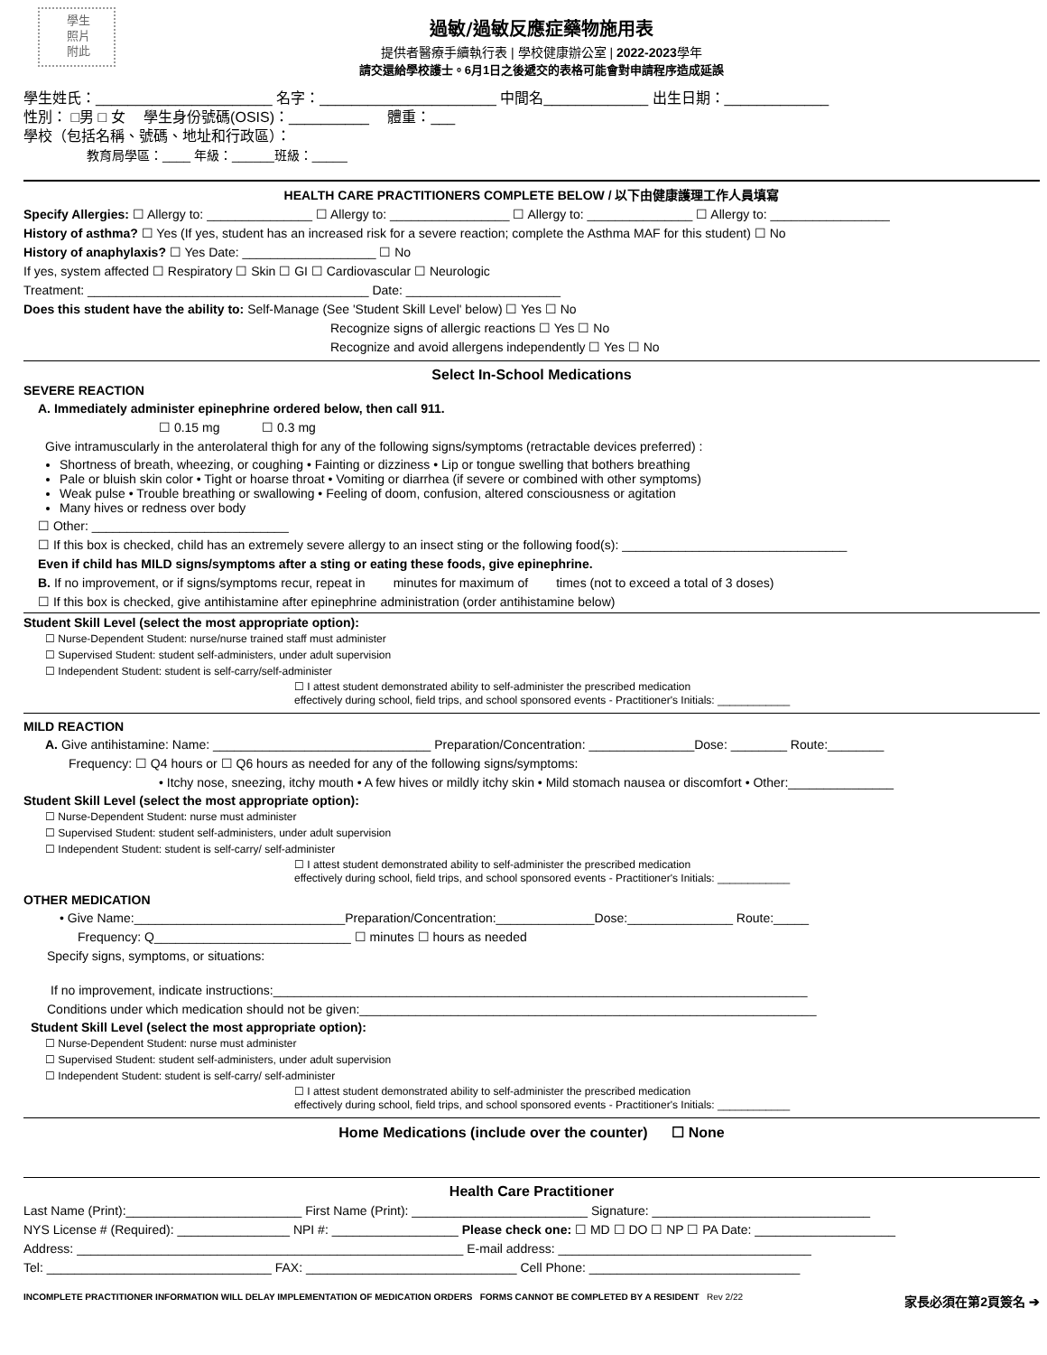學生
照片
附此
過敏/過敏反應症藥物施用表
提供者醫療手續執行表 | 學校健康辦公室 | 2022-2023學年
請交還給學校護士。6月1日之後遞交的表格可能會對申請程序造成延誤
學生姓氏：______________________ 名字：______________________ 中間名_____________ 出生日期：_____________
性別： □男 □ 女 　學生身份號碼(OSIS)：__________ 　體重：___
學校（包括名稱、號碼、地址和行政區）：
教育局學區：____ 年級：______班級：_____
HEALTH CARE PRACTITIONERS COMPLETE BELOW / 以下由健康護理工作人員填寫
Specify Allergies: ☐ Allergy to: _______________ ☐ Allergy to: _________________ ☐ Allergy to: _______________ ☐ Allergy to: _________________
History of asthma? ☐ Yes (If yes, student has an increased risk for a severe reaction; complete the Asthma MAF for this student) ☐ No
History of anaphylaxis? ☐ Yes Date: ___________________ ☐ No
If yes, system affected ☐ Respiratory ☐ Skin ☐ GI ☐ Cardiovascular ☐ Neurologic
Treatment: ________________________________________ Date: ______________________
Does this student have the ability to: Self-Manage (See 'Student Skill Level' below) ☐ Yes ☐ No
Recognize signs of allergic reactions ☐ Yes ☐ No
Recognize and avoid allergens independently ☐ Yes ☐ No
Select In-School Medications
SEVERE REACTION
A. Immediately administer epinephrine ordered below, then call 911.
☐ 0.15 mg ☐ 0.3 mg
Give intramuscularly in the anterolateral thigh for any of the following signs/symptoms (retractable devices preferred) :
Shortness of breath, wheezing, or coughing • Fainting or dizziness • Lip or tongue swelling that bothers breathing
Pale or bluish skin color • Tight or hoarse throat • Vomiting or diarrhea (if severe or combined with other symptoms)
Weak pulse • Trouble breathing or swallowing • Feeling of doom, confusion, altered consciousness or agitation
Many hives or redness over body
☐ Other: ____________________________
☐ If this box is checked, child has an extremely severe allergy to an insect sting or the following food(s): ________________________________
Even if child has MILD signs/symptoms after a sting or eating these foods, give epinephrine.
B. If no improvement, or if signs/symptoms recur, repeat in minutes for maximum of times (not to exceed a total of 3 doses)
☐ If this box is checked, give antihistamine after epinephrine administration (order antihistamine below)
Student Skill Level (select the most appropriate option):
☐ Nurse-Dependent Student: nurse/nurse trained staff must administer
☐ Supervised Student: student self-administers, under adult supervision
☐ Independent Student: student is self-carry/self-administer
☐ I attest student demonstrated ability to self-administer the prescribed medication
effectively during school, field trips, and school sponsored events - Practitioner's Initials: ____________
MILD REACTION
A. Give antihistamine: Name: _______________________________ Preparation/Concentration: _______________Dose: ________ Route:________
Frequency: ☐ Q4 hours or ☐ Q6 hours as needed for any of the following signs/symptoms:
• Itchy nose, sneezing, itchy mouth • A few hives or mildly itchy skin • Mild stomach nausea or discomfort • Other:_______________
Student Skill Level (select the most appropriate option):
☐ Nurse-Dependent Student: nurse must administer
☐ Supervised Student: student self-administers, under adult supervision
☐ Independent Student: student is self-carry/ self-administer
☐ I attest student demonstrated ability to self-administer the prescribed medication
effectively during school, field trips, and school sponsored events - Practitioner's Initials: ____________
OTHER MEDICATION
• Give Name:______________________________Preparation/Concentration:______________Dose:_______________ Route:_____
Frequency: Q____________________________ ☐ minutes ☐ hours as needed
Specify signs, symptoms, or situations:
If no improvement, indicate instructions:____________________________________________________________________________
Conditions under which medication should not be given:_________________________________________________________________
Student Skill Level (select the most appropriate option):
☐ Nurse-Dependent Student: nurse must administer
☐ Supervised Student: student self-administers, under adult supervision
☐ Independent Student: student is self-carry/ self-administer
☐ I attest student demonstrated ability to self-administer the prescribed medication
effectively during school, field trips, and school sponsored events - Practitioner's Initials: ____________
Home Medications (include over the counter) ☐ None
Health Care Practitioner
Last Name (Print):_________________________ First Name (Print): _________________________ Signature: _______________________________
NYS License # (Required): ________________ NPI #: __________________ Please check one: ☐ MD ☐ DO ☐ NP ☐ PA Date: ____________________
Address: _______________________________________________________ E-mail address: ____________________________________
Tel: ________________________________ FAX: ______________________________ Cell Phone: ______________________________
INCOMPLETE PRACTITIONER INFORMATION WILL DELAY IMPLEMENTATION OF MEDICATION ORDERS FORMS CANNOT BE COMPLETED BY A RESIDENT Rev 2/22 家長必須在第2頁簽名 ➔